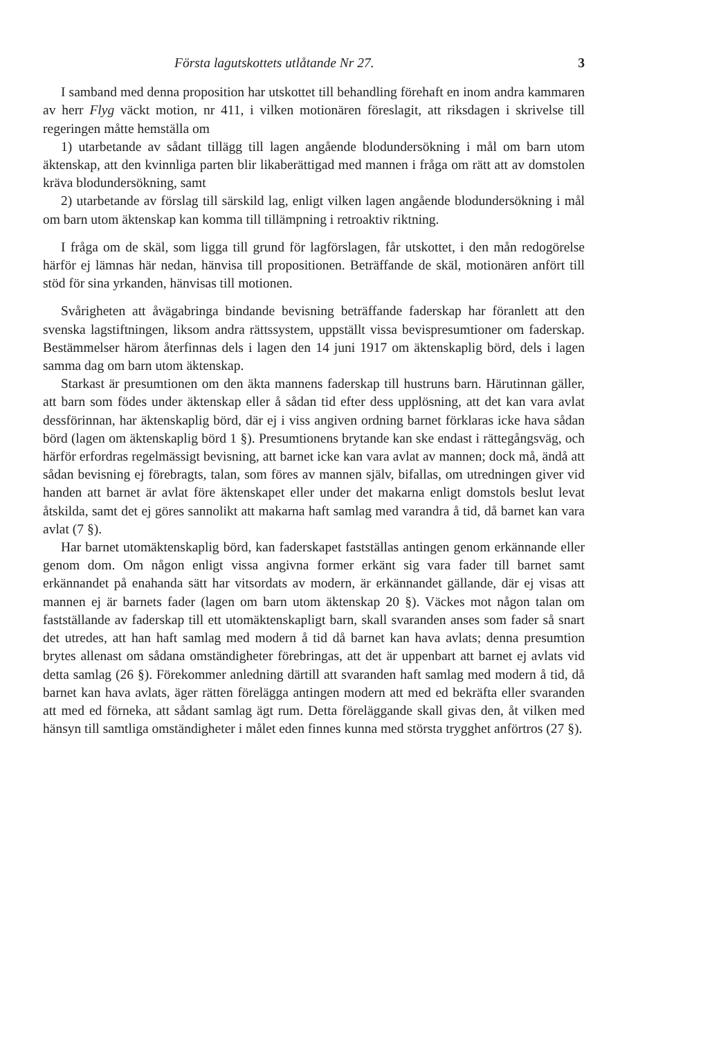Första lagutskottets utlåtande Nr 27. 3
I samband med denna proposition har utskottet till behandling förehaft en inom andra kammaren av herr Flyg väckt motion, nr 411, i vilken motionären föreslagit, att riksdagen i skrivelse till regeringen måtte hemställa om
1) utarbetande av sådant tillägg till lagen angående blodundersökning i mål om barn utom äktenskap, att den kvinnliga parten blir likaberättigad med mannen i fråga om rätt att av domstolen kräva blodundersökning, samt
2) utarbetande av förslag till särskild lag, enligt vilken lagen angående blodundersökning i mål om barn utom äktenskap kan komma till tillämpning i retroaktiv riktning.
I fråga om de skäl, som ligga till grund för lagförslagen, får utskottet, i den mån redogörelse härför ej lämnas här nedan, hänvisa till propositionen. Beträffande de skäl, motionären anfört till stöd för sina yrkanden, hänvisas till motionen.
Svårigheten att åvägabringa bindande bevisning beträffande faderskap har föranlett att den svenska lagstiftningen, liksom andra rättssystem, uppställt vissa bevispresumtioner om faderskap. Bestämmelser härom återfinnas dels i lagen den 14 juni 1917 om äktenskaplig börd, dels i lagen samma dag om barn utom äktenskap.
Starkast är presumtionen om den äkta mannens faderskap till hustruns barn. Härutinnan gäller, att barn som födes under äktenskap eller å sådan tid efter dess upplösning, att det kan vara avlat dessförinnan, har äktenskaplig börd, där ej i viss angiven ordning barnet förklaras icke hava sådan börd (lagen om äktenskaplig börd 1 §). Presumtionens brytande kan ske endast i rättegångsväg, och härför erfordras regelmässigt bevisning, att barnet icke kan vara avlat av mannen; dock må, ändå att sådan bevisning ej förebragts, talan, som föres av mannen själv, bifallas, om utredningen giver vid handen att barnet är avlat före äktenskapet eller under det makarna enligt domstols beslut levat åtskilda, samt det ej göres sannolikt att makarna haft samlag med varandra å tid, då barnet kan vara avlat (7 §).
Har barnet utomäktenskaplig börd, kan faderskapet fastställas antingen genom erkännande eller genom dom. Om någon enligt vissa angivna former erkänt sig vara fader till barnet samt erkännandet på enahanda sätt har vitsordats av modern, är erkännandet gällande, där ej visas att mannen ej är barnets fader (lagen om barn utom äktenskap 20 §). Väckes mot någon talan om fastställande av faderskap till ett utomäktenskapligt barn, skall svaranden anses som fader så snart det utredes, att han haft samlag med modern å tid då barnet kan hava avlats; denna presumtion brytes allenast om sådana omständigheter förebringas, att det är uppenbart att barnet ej avlats vid detta samlag (26 §). Förekommer anledning därtill att svaranden haft samlag med modern å tid, då barnet kan hava avlats, äger rätten förelägga antingen modern att med ed bekräfta eller svaranden att med ed förneka, att sådant samlag ägt rum. Detta föreläggande skall givas den, åt vilken med hänsyn till samtliga omständigheter i målet eden finnes kunna med största trygghet anförtros (27 §).